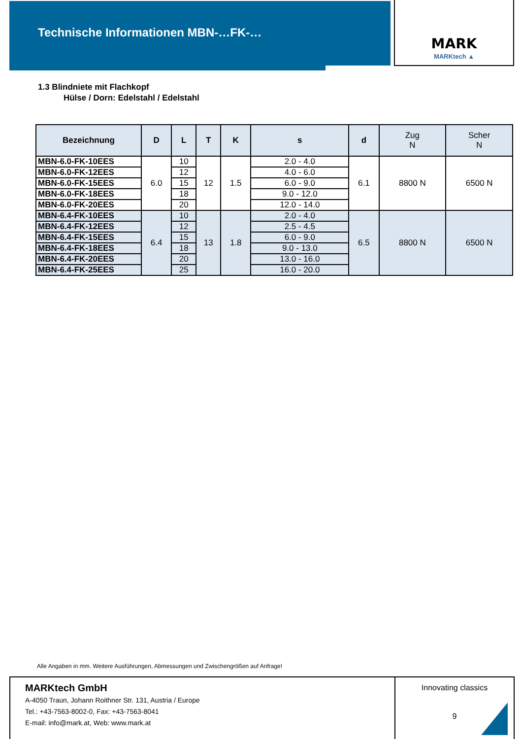Technische Informationen MBN-…FK-…
MARK
MARKtech ▲
1.3 Blindniete mit Flachkopf
Hülse / Dorn: Edelstahl / Edelstahl
| Bezeichnung | D | L | T | K | s | d | Zug N | Scher N |
| --- | --- | --- | --- | --- | --- | --- | --- | --- |
| MBN-6.0-FK-10EES | 6.0 | 10 | 12 | 1.5 | 2.0 - 4.0 | 6.1 | 8800 N | 6500 N |
| MBN-6.0-FK-12EES | | 12 | | | 4.0 - 6.0 | | | |
| MBN-6.0-FK-15EES | | 15 | | | 6.0 - 9.0 | | | |
| MBN-6.0-FK-18EES | | 18 | | | 9.0 - 12.0 | | | |
| MBN-6.0-FK-20EES | | 20 | | | 12.0 - 14.0 | | | |
| MBN-6.4-FK-10EES | 6.4 | 10 | 13 | 1.8 | 2.0 - 4.0 | 6.5 | 8800 N | 6500 N |
| MBN-6.4-FK-12EES | | 12 | | | 2.5 - 4.5 | | | |
| MBN-6.4-FK-15EES | | 15 | | | 6.0 - 9.0 | | | |
| MBN-6.4-FK-18EES | | 18 | | | 9.0 - 13.0 | | | |
| MBN-6.4-FK-20EES | | 20 | | | 13.0 - 16.0 | | | |
| MBN-6.4-FK-25EES | | 25 | | | 16.0 - 20.0 | | | |
Alle Angaben in mm. Weitere Ausführungen, Abmessungen und Zwischengrößen auf Anfrage!
MARKtech GmbH
A-4050 Traun, Johann Roithner Str. 131, Austria / Europe
Tel.: +43-7563-8002-0, Fax: +43-7563-8041
E-mail: info@mark.at, Web: www.mark.at
Innovating classics
9